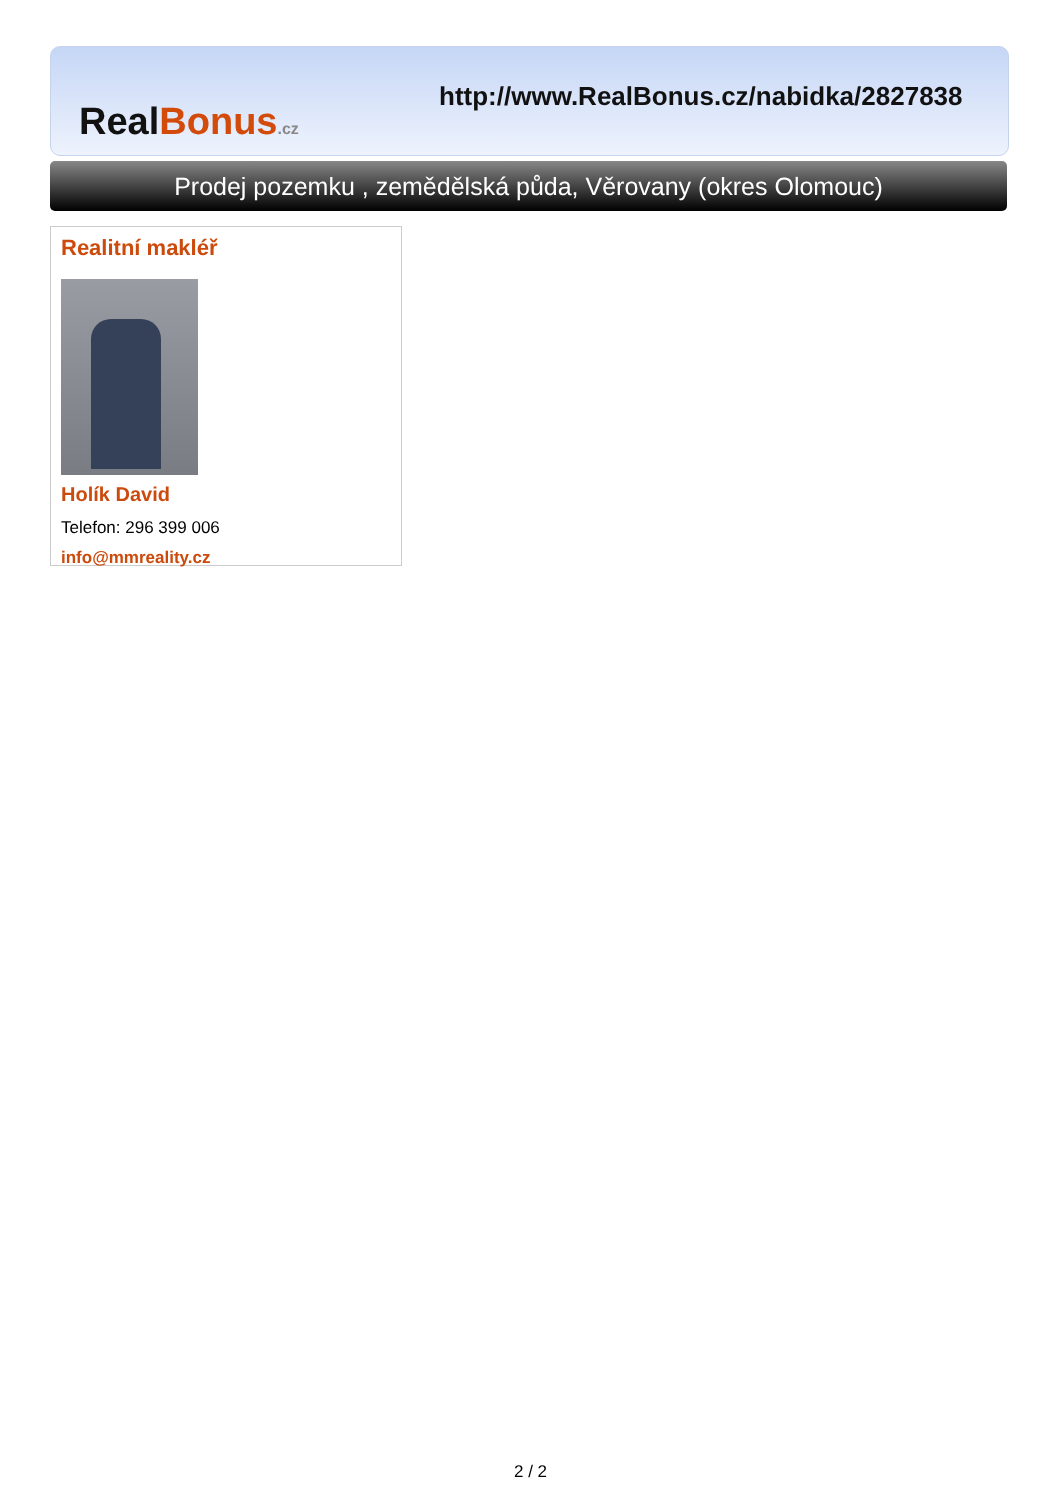Real Bonus.cz
http://www.RealBonus.cz/nabidka/2827838
Prodej pozemku , zemědělská půda, Věrovany (okres Olomouc)
Realitní makléř
Holík David
Telefon: 296 399 006
info@mmreality.cz
2 / 2